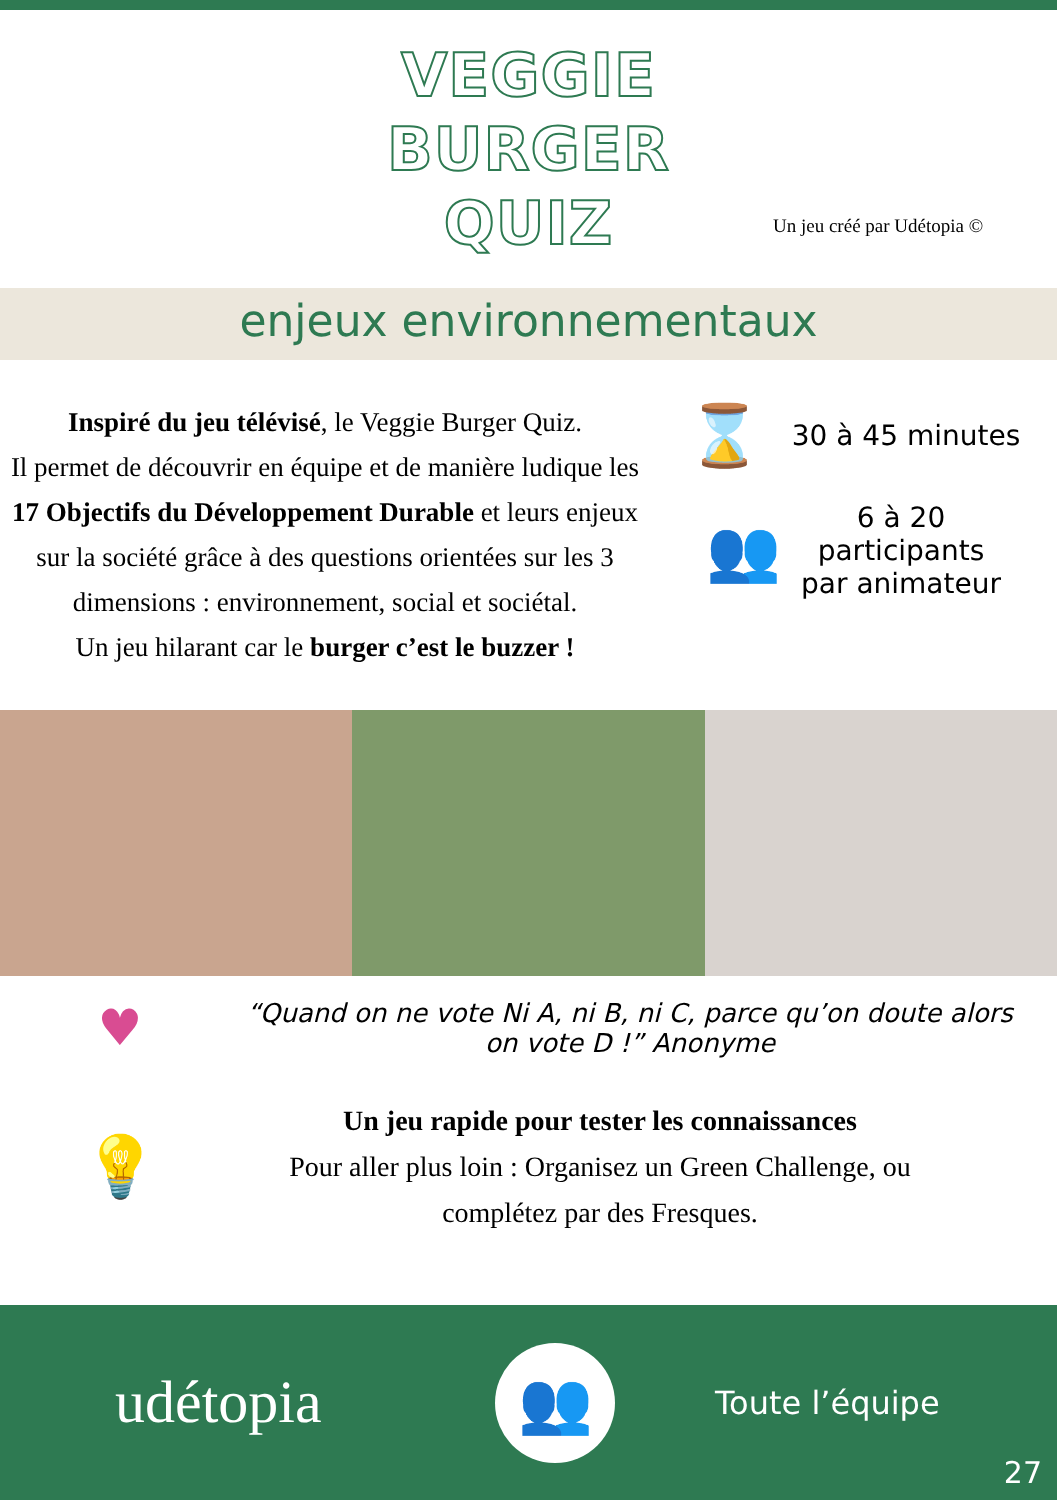VEGGIE
BURGER
QUIZ
Un jeu créé par Udétopia ©
enjeux environnementaux
Inspiré du jeu télévisé, le Veggie Burger Quiz.
Il permet de découvrir en équipe et de manière ludique les 17 Objectifs du Développement Durable et leurs enjeux sur la société grâce à des questions orientées sur les 3 dimensions : environnement, social et sociétal.
Un jeu hilarant car le burger c’est le buzzer !
⌛ 30 à 45 minutes
👥 6 à 20
participants
par animateur
♥ “Quand on ne vote Ni A, ni B, ni C, parce qu’on doute alors on vote D !” Anonyme
💡 Un jeu rapide pour tester les connaissances
Pour aller plus loin : Organisez un Green Challenge, ou complétez par des Fresques.
udétopia 👥 Toute l’équipe
27